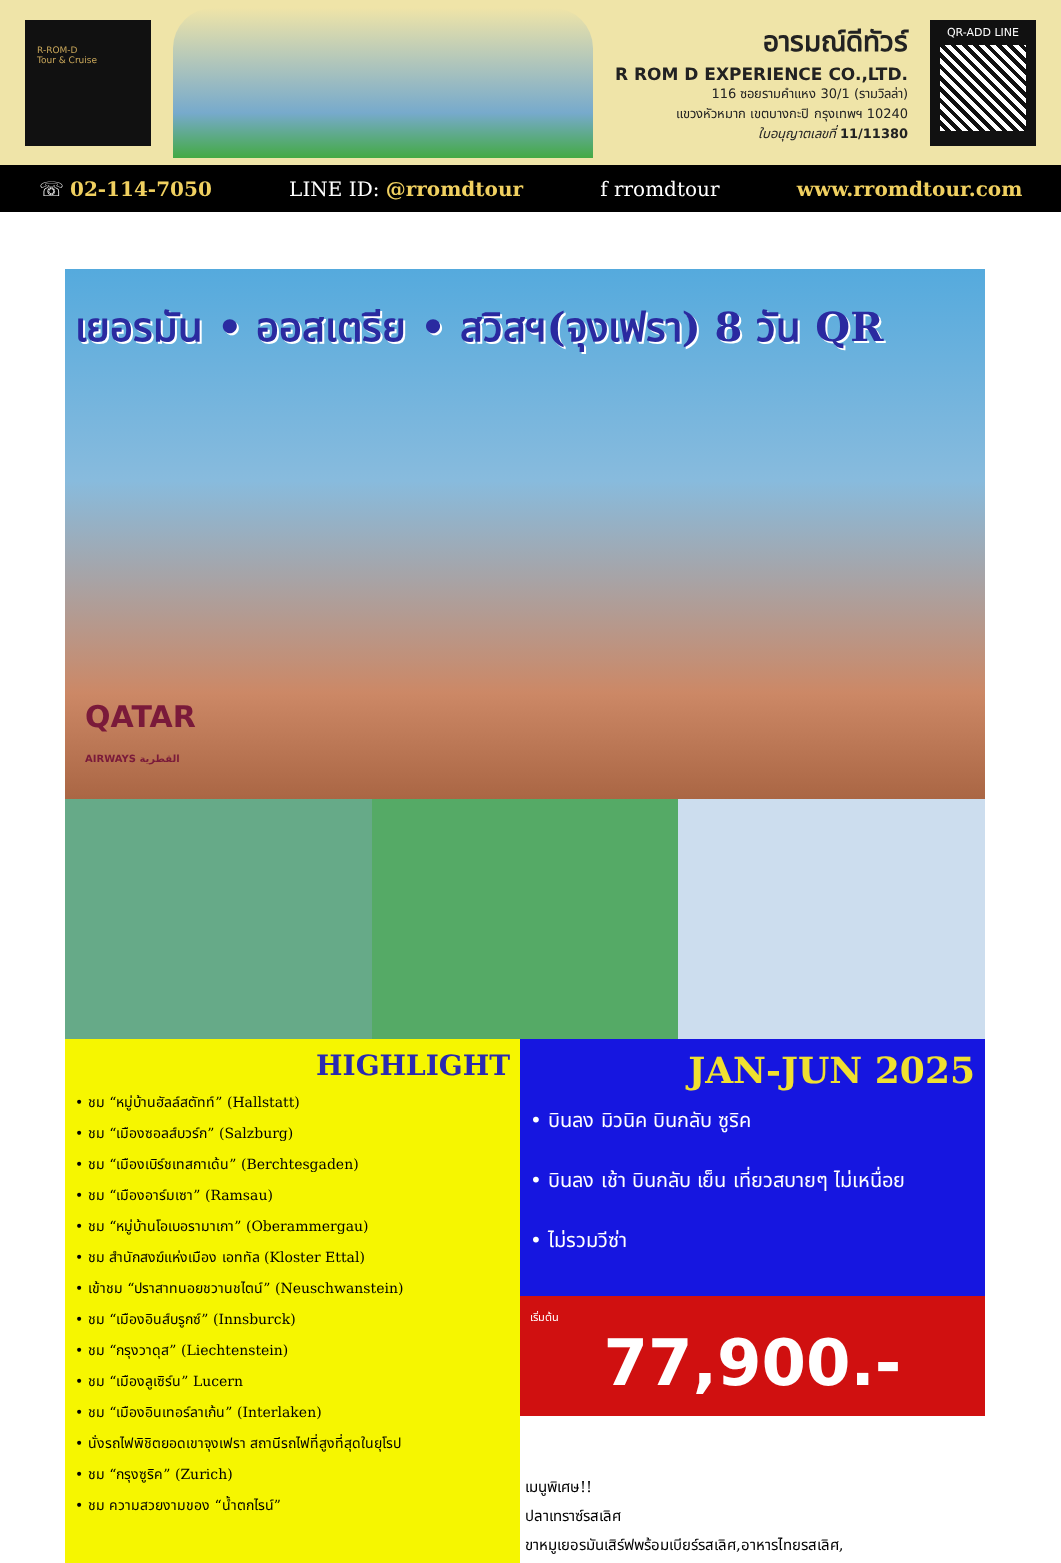R-ROM-D
Tour & Cruise
อารมณ์ดีทัวร์
R ROM D EXPERIENCE CO.,LTD.
116 ซอยรามคำแหง 30/1 (รามวิลล่า)
แขวงหัวหมาก เขตบางกะปิ กรุงเทพฯ 10240
ใบอนุญาตเลขที่ 11/11380
QR-ADD LINE
☏ 02-114-7050 LINE ID: @rromdtour f rromdtour www.rromdtour.com
เยอรมัน • ออสเตรีย • สวิสฯ(จุงเฟรา) 8 วัน QR
QATAR
AIRWAYS القطرية
HIGHLIGHT
• ชม “หมู่บ้านฮัลล์สตัทท์” (Hallstatt)
• ชม “เมืองซอลส์บวร์ก” (Salzburg)
• ชม “เมืองเบิร์ชเทสกาเด้น” (Berchtesgaden)
• ชม “เมืองอาร์มเซา” (Ramsau)
• ชม “หมู่บ้านโอเบอรามาเกา” (Oberammergau)
• ชม สำนักสงฆ์แห่งเมือง เอททัล (Kloster Ettal)
• เข้าชม “ปราสาทนอยชวานชไตน์” (Neuschwanstein)
• ชม “เมืองอินส์บรูกซ์” (Innsburck)
• ชม “กรุงวาดุส” (Liechtenstein)
• ชม “เมืองลูเซิร์น” Lucern
• ชม “เมืองอินเทอร์ลาเก้น” (Interlaken)
• นั่งรถไฟพิชิตยอดเขาจุงเฟรา สถานีรถไฟที่สูงที่สุดในยุโรป
• ชม “กรุงซูริค” (Zurich)
• ชม ความสวยงามของ “น้ำตกไรน์”
JAN-JUN 2025
• บินลง มิวนิค บินกลับ ซูริค
• บินลง เช้า บินกลับ เย็น เที่ยวสบายๆ ไม่เหนื่อย
• ไม่รวมวีซ่า
เริ่มต้น
77,900.-
เมนูพิเศษ!!
ปลาเทราซ์รสเลิศ
ขาหมูเยอรมันเสิร์ฟพร้อมเบียร์รสเลิศ,อาหารไทยรสเลิศ,